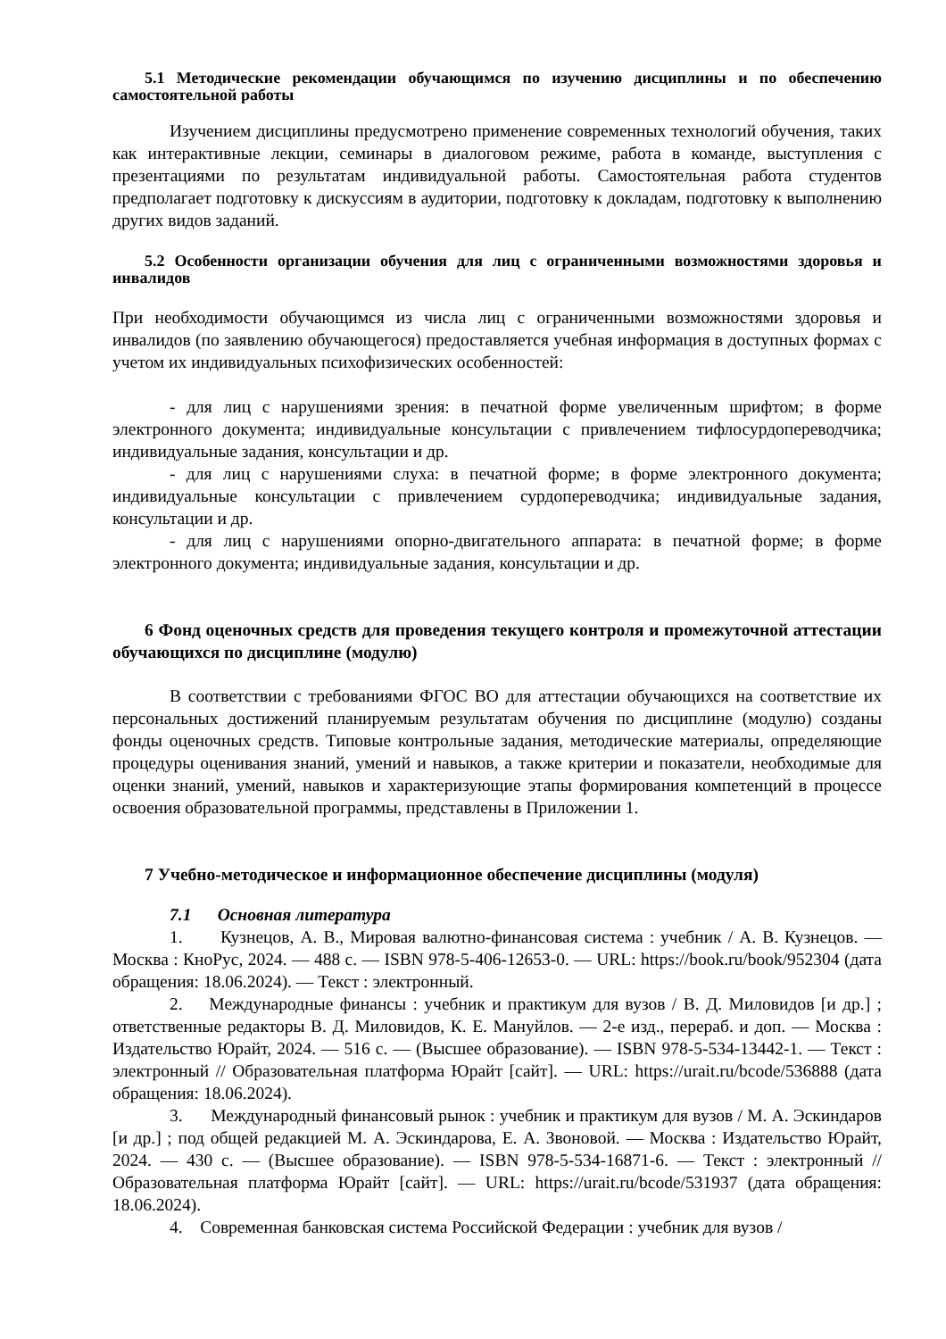5.1 Методические рекомендации обучающимся по изучению дисциплины и по обеспечению самостоятельной работы
Изучением дисциплины предусмотрено применение современных технологий обучения, таких как интерактивные лекции, семинары в диалоговом режиме, работа в команде, выступления с презентациями по результатам индивидуальной работы. Самостоятельная работа студентов предполагает подготовку к дискуссиям в аудитории, подготовку к докладам, подготовку к выполнению других видов заданий.
5.2 Особенности организации обучения для лиц с ограниченными возможностями здоровья и инвалидов
При необходимости обучающимся из числа лиц с ограниченными возможностями здоровья и инвалидов (по заявлению обучающегося) предоставляется учебная информация в доступных формах с учетом их индивидуальных психофизических особенностей:
- для лиц с нарушениями зрения: в печатной форме увеличенным шрифтом; в форме электронного документа; индивидуальные консультации с привлечением тифлосурдопереводчика; индивидуальные задания, консультации и др.
- для лиц с нарушениями слуха: в печатной форме; в форме электронного документа; индивидуальные консультации с привлечением сурдопереводчика; индивидуальные задания, консультации и др.
- для лиц с нарушениями опорно-двигательного аппарата: в печатной форме; в форме электронного документа; индивидуальные задания, консультации и др.
6 Фонд оценочных средств для проведения текущего контроля и промежуточной аттестации обучающихся по дисциплине (модулю)
В соответствии с требованиями ФГОС ВО для аттестации обучающихся на соответствие их персональных достижений планируемым результатам обучения по дисциплине (модулю) созданы фонды оценочных средств. Типовые контрольные задания, методические материалы, определяющие процедуры оценивания знаний, умений и навыков, а также критерии и показатели, необходимые для оценки знаний, умений, навыков и характеризующие этапы формирования компетенций в процессе освоения образовательной программы, представлены в Приложении 1.
7 Учебно-методическое и информационное обеспечение дисциплины (модуля)
7.1 Основная литература
1. Кузнецов, А. В., Мировая валютно-финансовая система : учебник / А. В. Кузнецов. — Москва : КноРус, 2024. — 488 с. — ISBN 978-5-406-12653-0. — URL: https://book.ru/book/952304 (дата обращения: 18.06.2024). — Текст : электронный.
2. Международные финансы : учебник и практикум для вузов / В. Д. Миловидов [и др.] ; ответственные редакторы В. Д. Миловидов, К. Е. Мануйлов. — 2-е изд., перераб. и доп. — Москва : Издательство Юрайт, 2024. — 516 с. — (Высшее образование). — ISBN 978-5-534-13442-1. — Текст : электронный // Образовательная платформа Юрайт [сайт]. — URL: https://urait.ru/bcode/536888 (дата обращения: 18.06.2024).
3. Международный финансовый рынок : учебник и практикум для вузов / М. А. Эскиндаров [и др.] ; под общей редакцией М. А. Эскиндарова, Е. А. Звоновой. — Москва : Издательство Юрайт, 2024. — 430 с. — (Высшее образование). — ISBN 978-5-534-16871-6. — Текст : электронный // Образовательная платформа Юрайт [сайт]. — URL: https://urait.ru/bcode/531937 (дата обращения: 18.06.2024).
4. Современная банковская система Российской Федерации : учебник для вузов /